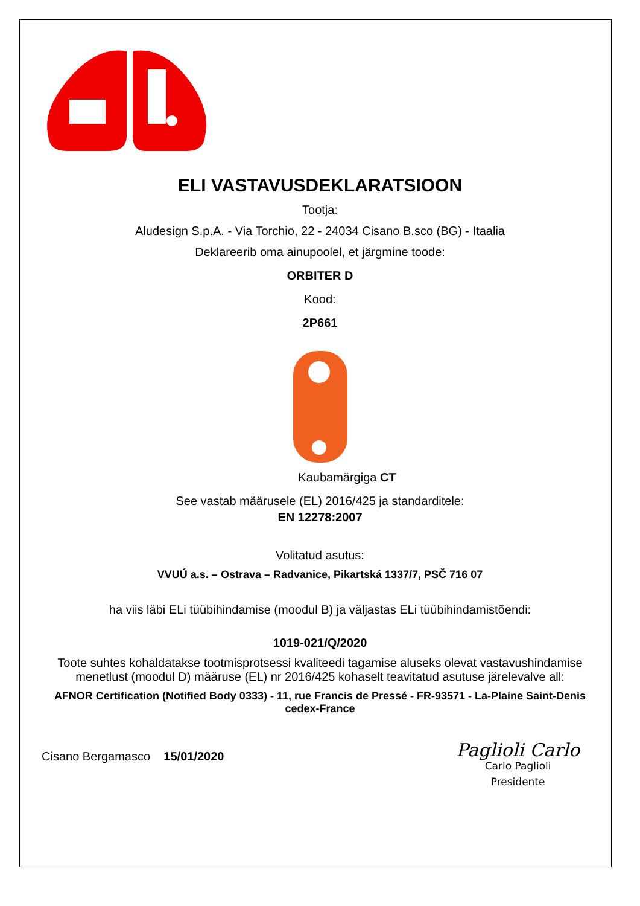ELI VASTAVUSDEKLARATSIOON
Tootja:
Aludesign S.p.A. - Via Torchio, 22 - 24034 Cisano B.sco (BG) - Itaalia
Deklareerib oma ainupoolel, et järgmine toode:
ORBITER D
Kood:
2P661
Kaubamärgiga CT
See vastab määrusele (EL) 2016/425 ja standarditele:
EN 12278:2007
Volitatud asutus:
VVUÚ a.s. – Ostrava – Radvanice, Pikartská 1337/7, PSČ 716 07
ha viis läbi ELi tüübihindamise (moodul B) ja väljastas ELi tüübihindamistõendi:
1019-021/Q/2020
Toote suhtes kohaldatakse tootmisprotsessi kvaliteedi tagamise aluseks olevat vastavushindamise menetlust (moodul D) määruse (EL) nr 2016/425 kohaselt teavitatud asutuse järelevalve all:
AFNOR Certification (Notified Body 0333) - 11, rue Francis de Pressé - FR-93571 - La-Plaine Saint-Denis cedex-France
Cisano Bergamasco 15/01/2020
Paglioli Carlo
Carlo Paglioli
Presidente